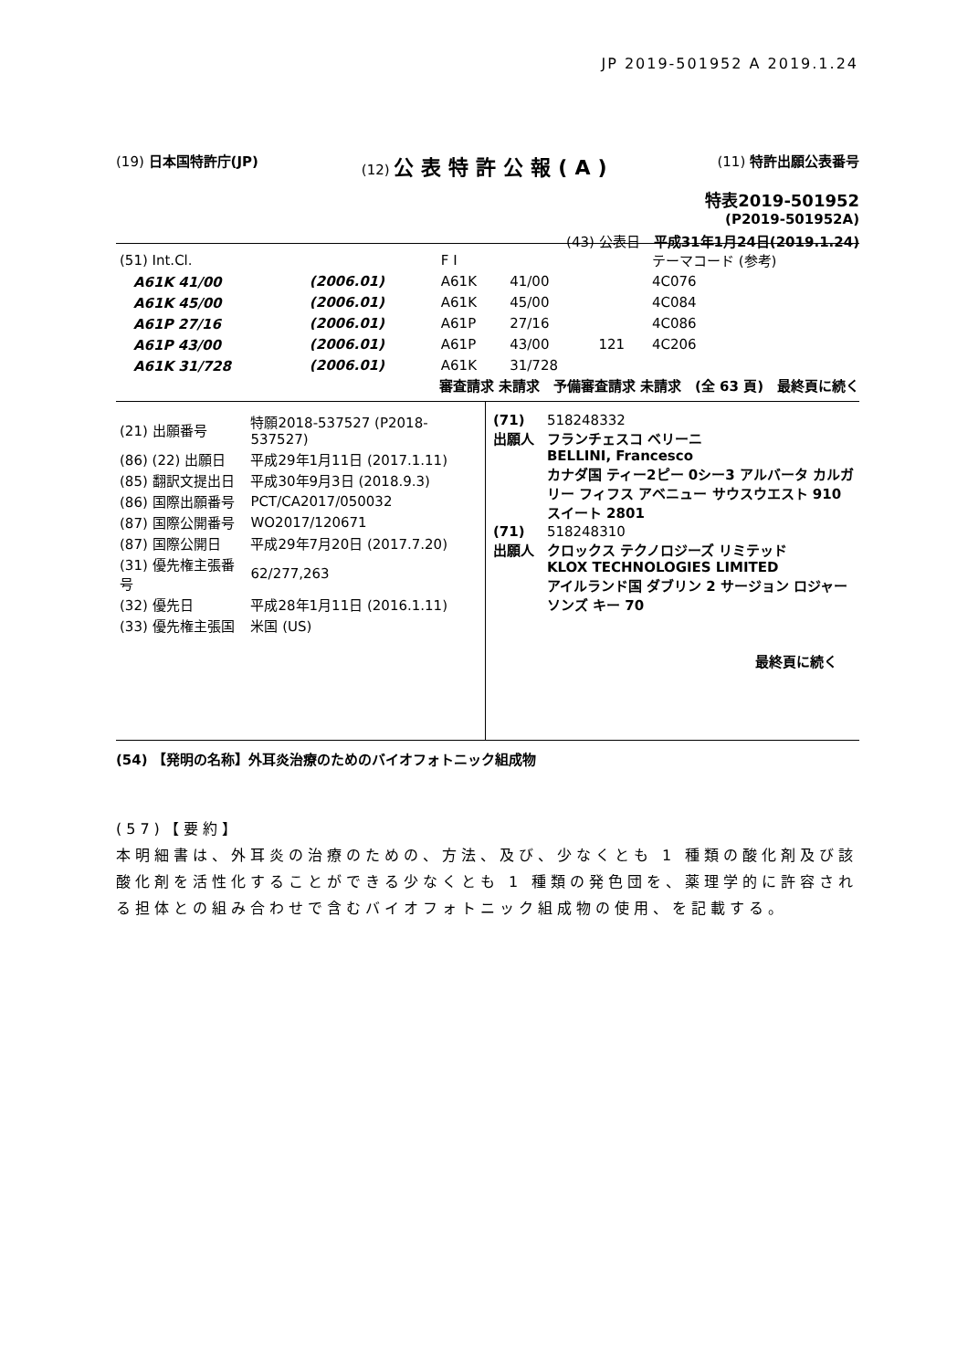JP 2019-501952 A 2019.1.24
(19) 日本国特許庁(JP) (12) 公表特許公報(A)
(11) 特許出願公表番号
特表2019-501952
(P2019-501952A)
(43) 公表日　平成31年1月24日(2019.1.24)
| (51) Int.Cl. | | F I | | | テーマコード (参考) |
| A61K 41/00 | (2006.01) | A61K | 41/00 | | 4C076 |
| A61K 45/00 | (2006.01) | A61K | 45/00 | | 4C084 |
| A61P 27/16 | (2006.01) | A61P | 27/16 | | 4C086 |
| A61P 43/00 | (2006.01) | A61P | 43/00 | 121 | 4C206 |
| A61K 31/728 | (2006.01) | A61K | 31/728 | | |
審査請求 未請求　予備審査請求 未請求　(全 63 頁)　最終頁に続く
| (21) 出願番号 | 特願2018-537527 (P2018-537527) |
| (86) (22) 出願日 | 平成29年1月11日 (2017.1.11) |
| (85) 翻訳文提出日 | 平成30年9月3日 (2018.9.3) |
| (86) 国際出願番号 | PCT/CA2017/050032 |
| (87) 国際公開番号 | WO2017/120671 |
| (87) 国際公開日 | 平成29年7月20日 (2017.7.20) |
| (31) 優先権主張番号 | 62/277,263 |
| (32) 優先日 | 平成28年1月11日 (2016.1.11) |
| (33) 優先権主張国 | 米国 (US) |
| (71) 出願人 | 518248332 フランチェスコ ベリーニ BELLINI, Francesco カナダ国 ティー2ピー 0シー3 アルバータ カルガリー フィフス アベニュー サウスウエスト 910 スイート 2801 |
| (71) 出願人 | 518248310 クロックス テクノロジーズ リミテッド KLOX TECHNOLOGIES LIMITED アイルランド国 ダブリン 2 サージョン ロジャーソンズ キー 70 |
最終頁に続く
(54) 【発明の名称】外耳炎治療のためのバイオフォトニック組成物
(57)【要約】
本明細書は、外耳炎の治療のための、方法、及び、少なくとも 1 種類の酸化剤及び該酸化剤を活性化することができる少なくとも 1 種類の発色団を、薬理学的に許容される担体との組み合わせで含むバイオフォトニック組成物の使用、を記載する。